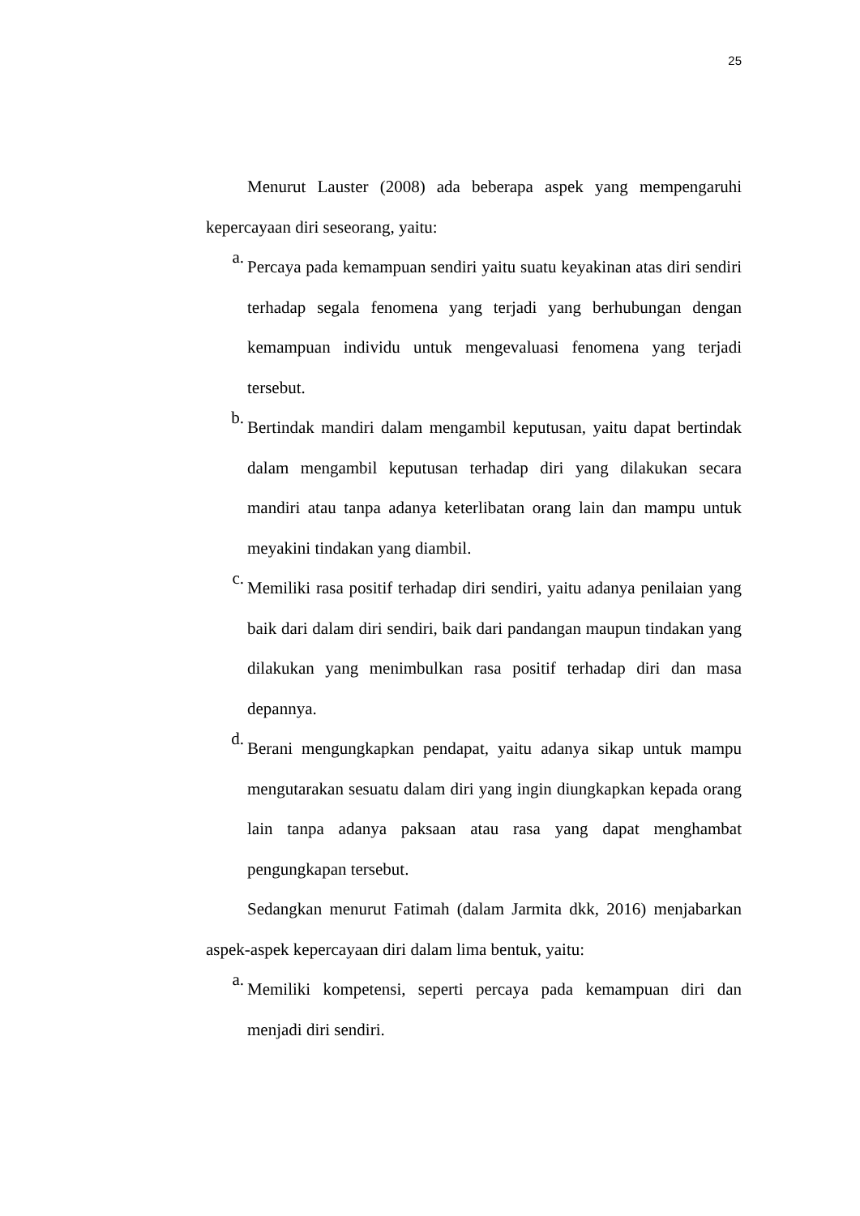25
Menurut Lauster (2008) ada beberapa aspek yang mempengaruhi kepercayaan diri seseorang, yaitu:
a.
Percaya pada kemampuan sendiri yaitu suatu keyakinan atas diri sendiri terhadap segala fenomena yang terjadi yang berhubungan dengan kemampuan individu untuk mengevaluasi fenomena yang terjadi tersebut.
b.
Bertindak mandiri dalam mengambil keputusan, yaitu dapat bertindak dalam mengambil keputusan terhadap diri yang dilakukan secara mandiri atau tanpa adanya keterlibatan orang lain dan mampu untuk meyakini tindakan yang diambil.
c.
Memiliki rasa positif terhadap diri sendiri, yaitu adanya penilaian yang baik dari dalam diri sendiri, baik dari pandangan maupun tindakan yang dilakukan yang menimbulkan rasa positif terhadap diri dan masa depannya.
d.
Berani mengungkapkan pendapat, yaitu adanya sikap untuk mampu mengutarakan sesuatu dalam diri yang ingin diungkapkan kepada orang lain tanpa adanya paksaan atau rasa yang dapat menghambat pengungkapan tersebut.
Sedangkan menurut Fatimah (dalam Jarmita dkk, 2016) menjabarkan aspek-aspek kepercayaan diri dalam lima bentuk, yaitu:
a.
Memiliki kompetensi, seperti percaya pada kemampuan diri dan menjadi diri sendiri.